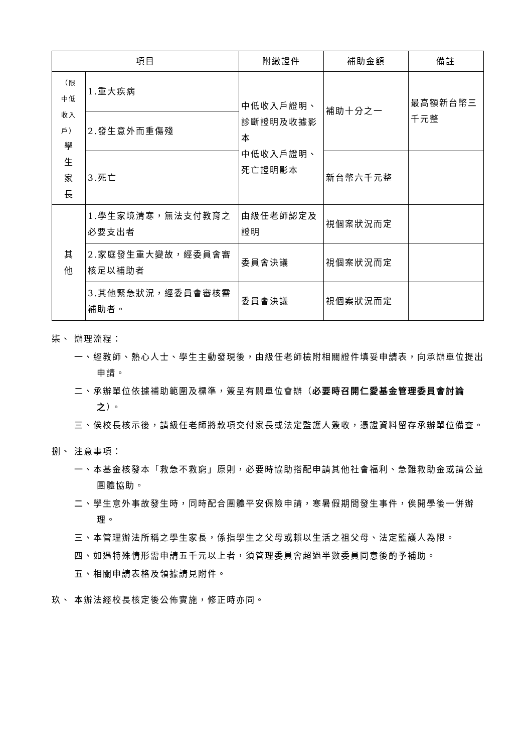| 項目 | | 附繳證件 | 補助金額 | 備註 |
| --- | --- | --- | --- | --- |
| （限 中低 收入 戶） 學 生 家 長 | 1.重大疾病 | 中低收入戶證明、診斷證明及收據影本 中低收入戶證明、死亡證明影本 | 補助十分之一 | 最高額新台幣三千元整 |
| | 2.發生意外而重傷殘 | | | |
| | 3.死亡 | | 新台幣六千元整 | |
| 其 他 | 1.學生家境清寒，無法支付教育之必要支出者 | 由級任老師認定及證明 | 視個案狀況而定 | |
| | 2.家庭發生重大變故，經委員會審核足以補助者 | 委員會決議 | 視個案狀況而定 | |
| | 3.其他緊急狀況，經委員會審核需補助者。 | 委員會決議 | 視個案狀況而定 | |
柒、 辦理流程：
一、經教師、熱心人士、學生主動發現後，由級任老師檢附相關證件填妥申請表，向承辦單位提出申請。
二、承辦單位依據補助範圍及標準，簽呈有關單位會辦（必要時召開仁愛基金管理委員會討論之）。
三、俟校長核示後，請級任老師將款項交付家長或法定監護人簽收，憑證資料留存承辦單位備查。
捌、 注意事項：
一、本基金核發本「救急不救窮」原則，必要時協助搭配申請其他社會福利、急難救助金或請公益團體協助。
二、學生意外事故發生時，同時配合團體平安保險申請，寒暑假期間發生事件，俟開學後一併辦理。
三、本管理辦法所稱之學生家長，係指學生之父母或賴以生活之祖父母、法定監護人為限。
四、如遇特殊情形需申請五千元以上者，須管理委員會超過半數委員同意後酌予補助。
五、相關申請表格及領據請見附件。
玖、 本辦法經校長核定後公佈實施，修正時亦同。